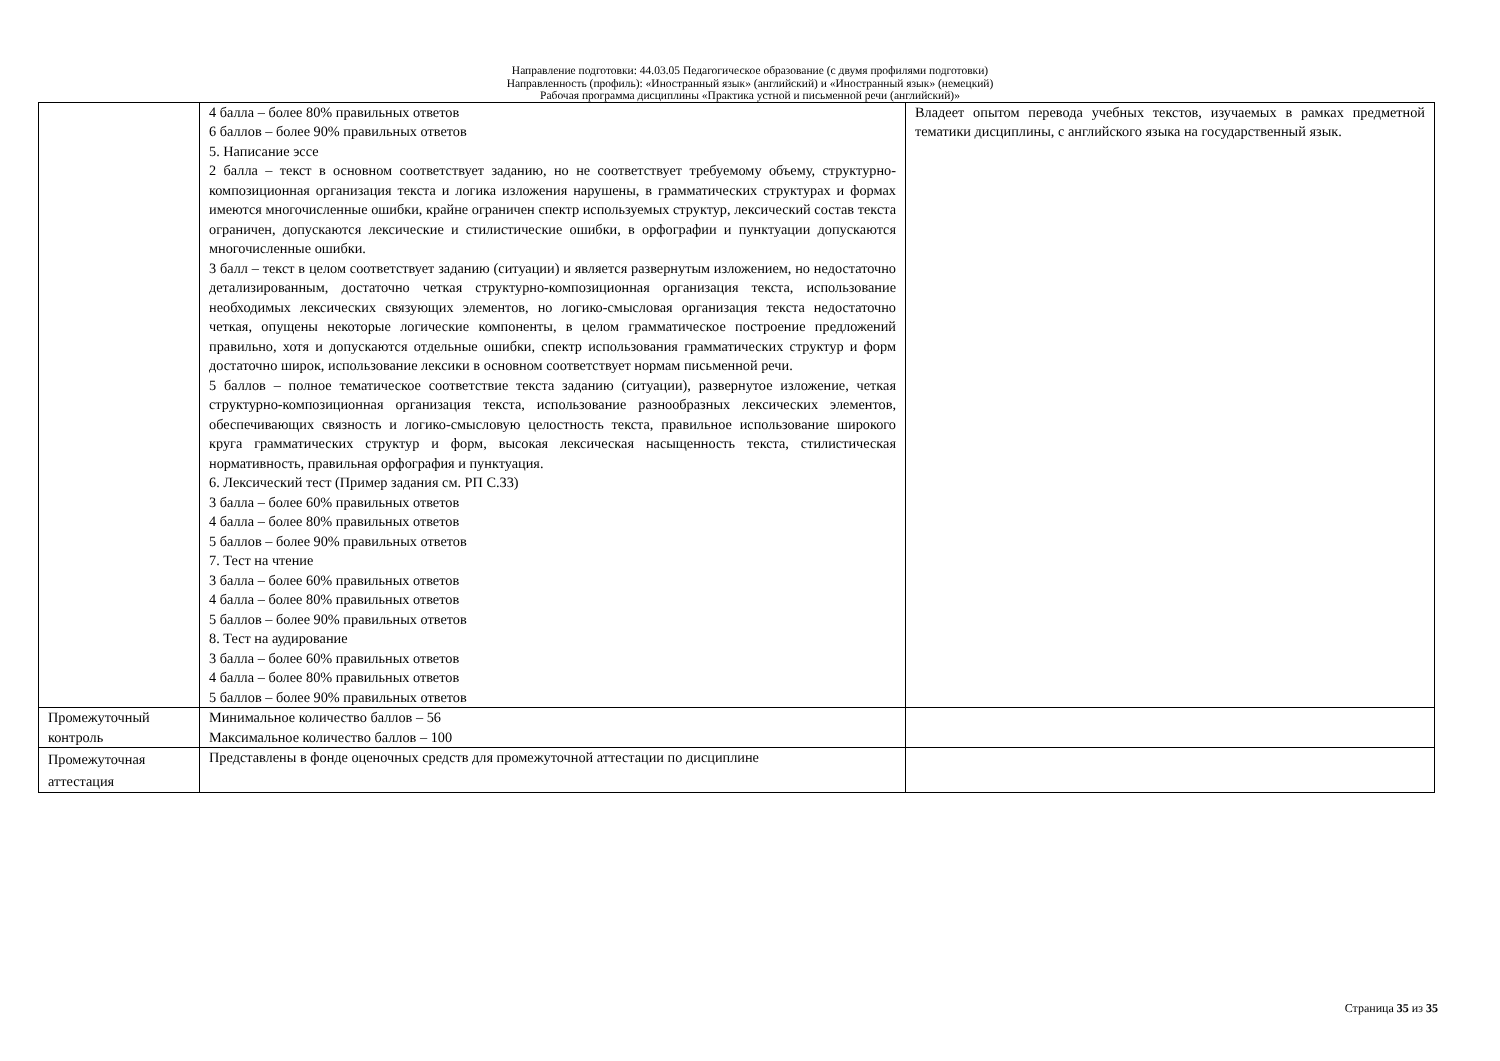Направление подготовки: 44.03.05 Педагогическое образование (с двумя профилями подготовки)
Направленность (профиль): «Иностранный язык» (английский) и «Иностранный язык» (немецкий)
Рабочая программа дисциплины «Практика устной и письменной речи (английский)»
| | 4 балла – более 80% правильных ответов 6 баллов – более 90% правильных ответов 5. Написание эссе 2 балла – текст в основном соответствует заданию, но не соответствует требуемому объему, структурно-композиционная организация текста и логика изложения нарушены, в грамматических структурах и формах имеются многочисленные ошибки, крайне ограничен спектр используемых структур, лексический состав текста ограничен, допускаются лексические и стилистические ошибки, в орфографии и пунктуации допускаются многочисленные ошибки. 3 балл – текст в целом соответствует заданию (ситуации) и является развернутым изложением, но недостаточно детализированным, достаточно четкая структурно-композиционная организация текста, использование необходимых лексических связующих элементов, но логико-смысловая организация текста недостаточно четкая, опущены некоторые логические компоненты, в целом грамматическое построение предложений правильно, хотя и допускаются отдельные ошибки, спектр использования грамматических структур и форм достаточно широк, использование лексики в основном соответствует нормам письменной речи. 5 баллов – полное тематическое соответствие текста заданию (ситуации), развернутое изложение, четкая структурно-композиционная организация текста, использование разнообразных лексических элементов, обеспечивающих связность и логико-смысловую целостность текста, правильное использование широкого круга грамматических структур и форм, высокая лексическая насыщенность текста, стилистическая нормативность, правильная орфография и пунктуация. 6. Лексический тест (Пример задания см. РП С.33) 3 балла – более 60% правильных ответов 4 балла – более 80% правильных ответов 5 баллов – более 90% правильных ответов 7. Тест на чтение 3 балла – более 60% правильных ответов 4 балла – более 80% правильных ответов 5 баллов – более 90% правильных ответов 8. Тест на аудирование 3 балла – более 60% правильных ответов 4 балла – более 80% правильных ответов 5 баллов – более 90% правильных ответов | Владеет опытом перевода учебных текстов, изучаемых в рамках предметной тематики дисциплины, с английского языка на государственный язык. |
| Промежуточный контроль | Минимальное количество баллов – 56 Максимальное количество баллов – 100 | |
| Промежуточная аттестация | Представлены в фонде оценочных средств для промежуточной аттестации по дисциплине | |
Страница 35 из 35